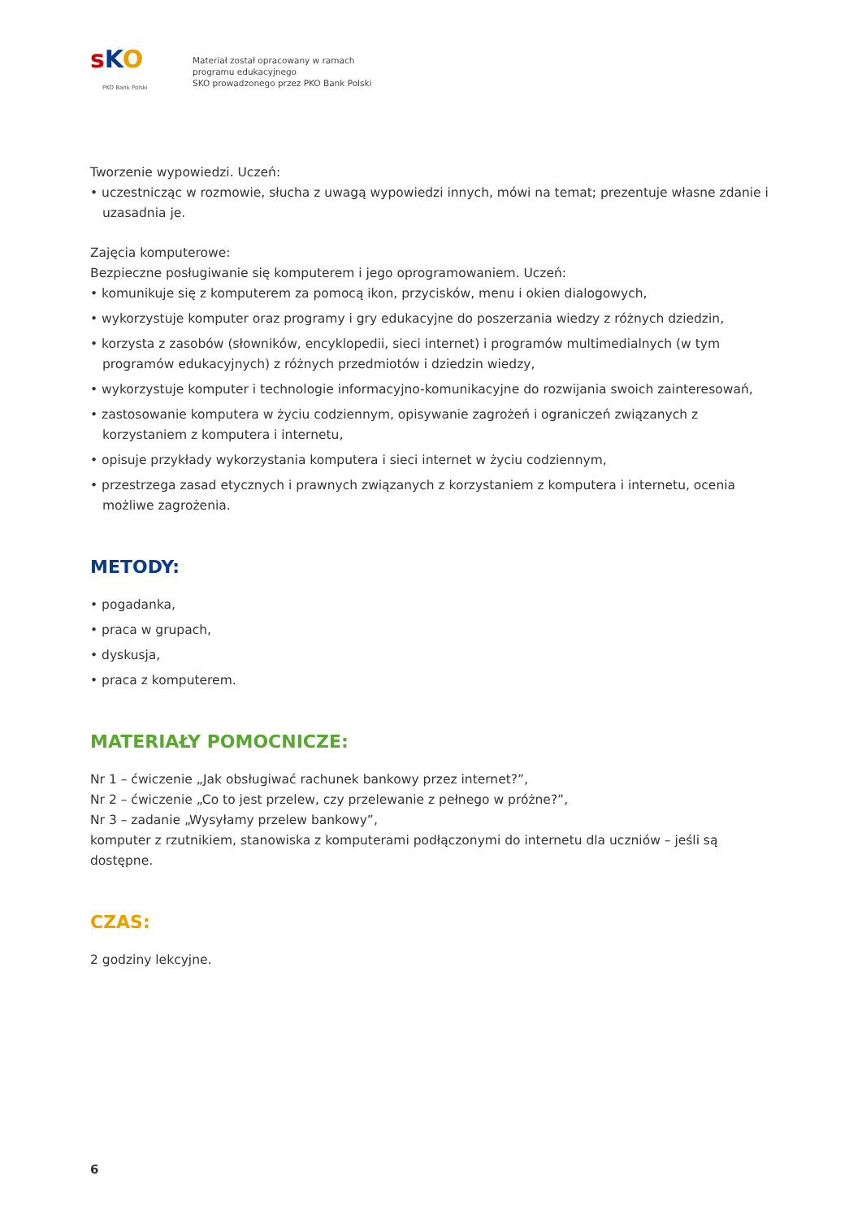sKO
PKO Bank Polski
Materiał został opracowany w ramach
programu edukacyjnego
SKO prowadzonego przez PKO Bank Polski
Tworzenie wypowiedzi. Uczeń:
• uczestnicząc w rozmowie, słucha z uwagą wypowiedzi innych, mówi na temat; prezentuje własne zdanie i uzasadnia je.
Zajęcia komputerowe:
Bezpieczne posługiwanie się komputerem i jego oprogramowaniem. Uczeń:
• komunikuje się z komputerem za pomocą ikon, przycisków, menu i okien dialogowych,
• wykorzystuje komputer oraz programy i gry edukacyjne do poszerzania wiedzy z różnych dziedzin,
• korzysta z zasobów (słowników, encyklopedii, sieci internet) i programów multimedialnych (w tym programów edukacyjnych) z różnych przedmiotów i dziedzin wiedzy,
• wykorzystuje komputer i technologie informacyjno-komunikacyjne do rozwijania swoich zainteresowań,
• zastosowanie komputera w życiu codziennym, opisywanie zagrożeń i ograniczeń związanych z korzystaniem z komputera i internetu,
• opisuje przykłady wykorzystania komputera i sieci internet w życiu codziennym,
• przestrzega zasad etycznych i prawnych związanych z korzystaniem z komputera i internetu, ocenia możliwe zagrożenia.
METODY:
• pogadanka,
• praca w grupach,
• dyskusja,
• praca z komputerem.
MATERIAŁY POMOCNICZE:
Nr 1 – ćwiczenie „Jak obsługiwać rachunek bankowy przez internet?”,
Nr 2 – ćwiczenie „Co to jest przelew, czy przelewanie z pełnego w próżne?”,
Nr 3 – zadanie „Wysyłamy przelew bankowy”,
komputer z rzutnikiem, stanowiska z komputerami podłączonymi do internetu dla uczniów – jeśli są dostępne.
CZAS:
2 godziny lekcyjne.
6